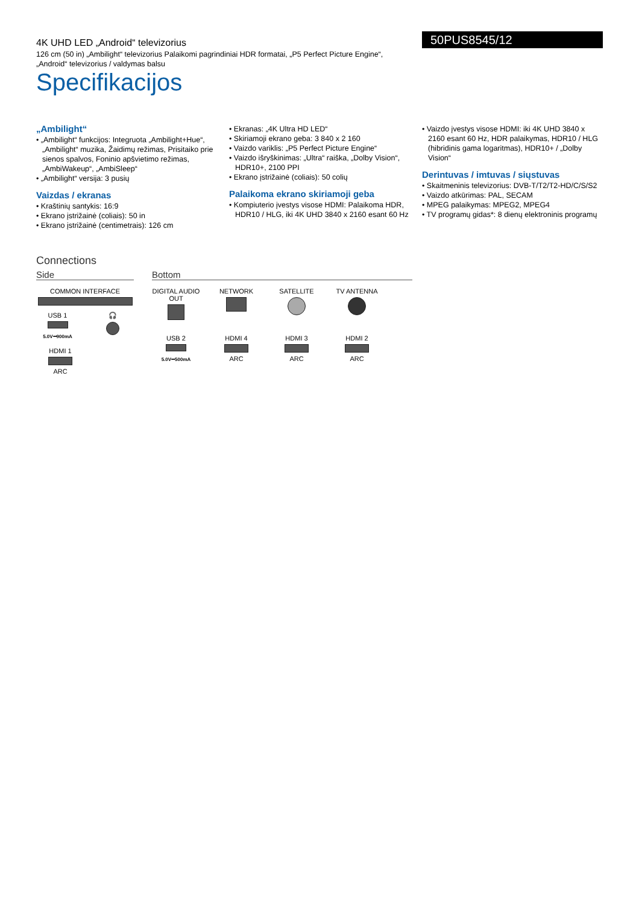4K UHD LED „Android“ televizorius
126 cm (50 in) „Ambilight“ televizorius Palaikomi pagrindiniai HDR formatai, „P5 Perfect Picture Engine“, „Android“ televizorius / valdymas balsu
Specifikacijos
50PUS8545/12
„Ambilight“
• „Ambilight“ funkcijos: Integruota „Ambilight+Hue“, „Ambilight“ muzika, Žaidimų režimas, Prisitaiko prie sienos spalvos, Foninio apšvietimo režimas, „AmbiWakeup“, „AmbiSleep“
• „Ambilight“ versija: 3 pusių
Vaizdas / ekranas
• Kraštinių santykis: 16:9
• Ekrano įstrižainė (coliais): 50 in
• Ekrano įstrižainė (centimetrais): 126 cm
• Ekranas: „4K Ultra HD LED“
• Skiriamoji ekrano geba: 3 840 x 2 160
• Vaizdo variklis: „P5 Perfect Picture Engine“
• Vaizdo išryškinimas: „Ultra“ raiška, „Dolby Vision“, HDR10+, 2100 PPI
• Ekrano įstrižainė (coliais): 50 colių
Palaikoma ekrano skiriamoji geba
• Kompiuterio įvestys visose HDMI: Palaikoma HDR, HDR10 / HLG, iki 4K UHD 3840 x 2160 esant 60 Hz
• Vaizdo įvestys visose HDMI: iki 4K UHD 3840 x 2160 esant 60 Hz, HDR palaikymas, HDR10 / HLG (hibridinis gama logaritmas), HDR10+ / „Dolby Vision“
Derintuvas / imtuvas / siųstuvas
• Skaitmeninis televizorius: DVB-T/T2/T2-HD/C/S/S2
• Vaizdo atkūrimas: PAL, SECAM
• MPEG palaikymas: MPEG2, MPEG4
• TV programų gidas*: 8 dienų elektroninis programų
Connections
Side
COMMON INTERFACE
USB 1
5.0V⎓900mA
🎧
HDMI 1
ARC
Bottom
DIGITAL AUDIO OUT
NETWORK SATELLITE TV ANTENNA
USB 2
5.0V⎓500mA
HDMI 4
ARC
HDMI 3
ARC
HDMI 2
ARC